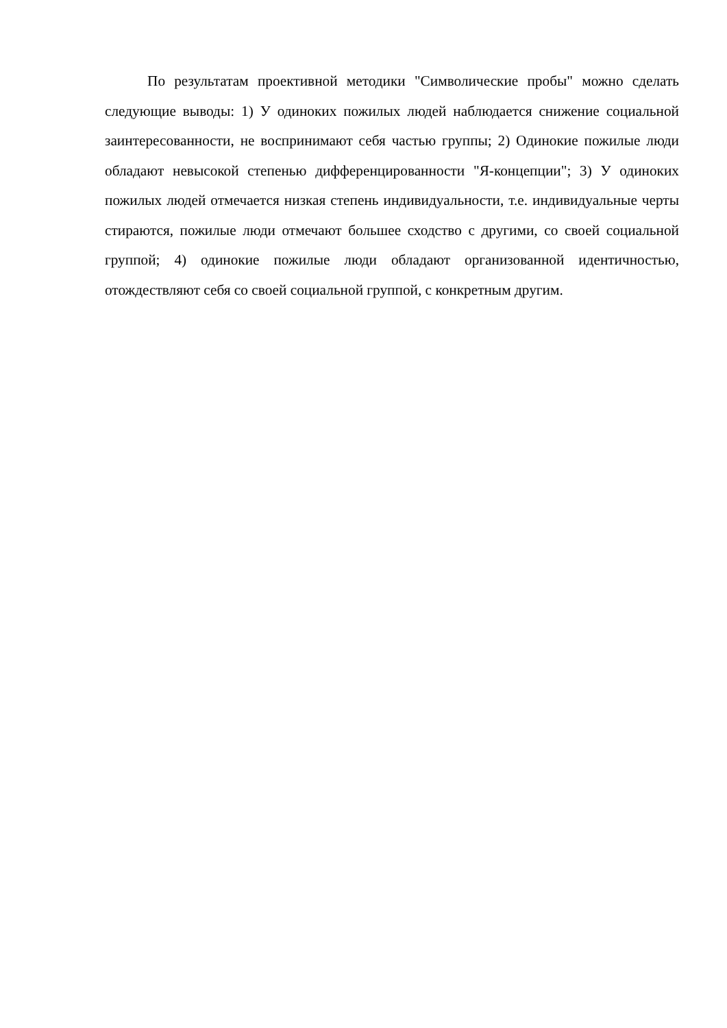По результатам проективной методики "Символические пробы" можно сделать следующие выводы: 1) У одиноких пожилых людей наблюдается снижение социальной заинтересованности, не воспринимают себя частью группы; 2) Одинокие пожилые люди обладают невысокой степенью дифференцированности "Я-концепции"; 3) У одиноких пожилых людей отмечается низкая степень индивидуальности, т.е. индивидуальные черты стираются, пожилые люди отмечают большее сходство с другими, со своей социальной группой; 4) одинокие пожилые люди обладают организованной идентичностью, отождествляют себя со своей социальной группой, с конкретным другим.